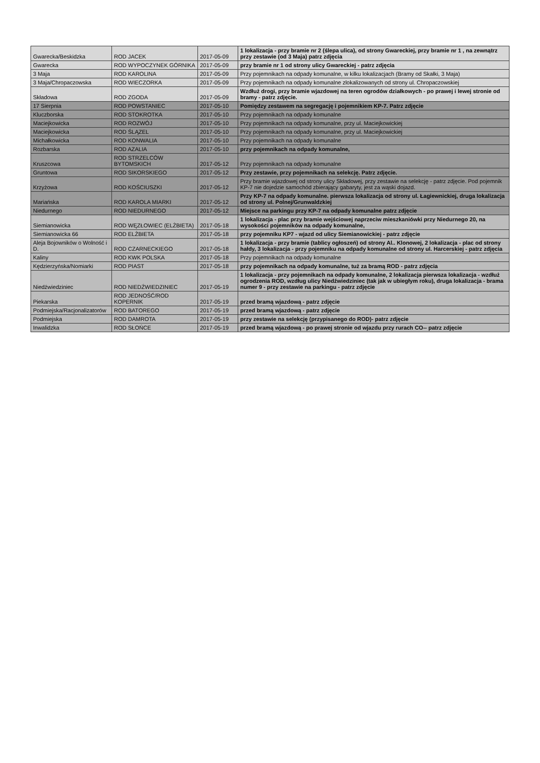| Gwarecka/Beskidzka | ROD JACEK | 2017-05-09 | 1 lokalizacja - przy bramie nr 2 (ślepa ulica), od strony Gwareckiej, przy bramie nr 1 , na zewnątrz przy zestawie (od 3 Maja) patrz zdjęcia |
| Gwarecka | ROD WYPOCZYNEK GÓRNIKA | 2017-05-09 | przy bramie nr 1 od strony ulicy Gwareckiej - patrz zdjęcia |
| 3 Maja | ROD KAROLINA | 2017-05-09 | Przy pojemnikach na odpady komunalne, w kilku lokalizacjach (Bramy od Skałki, 3 Maja) |
| 3 Maja/Chropaczowska | ROD WIECZORKA | 2017-05-09 | Przy pojemnikach na odpady komunalne zlokalizowanych od strony ul. Chropaczowskiej |
| Składowa | ROD ZGODA | 2017-05-09 | Wzdłuż drogi, przy bramie wjazdowej na teren ogrodów działkowych - po prawej i lewej stronie od bramy - patrz zdjęcie. |
| 17 Sierpnia | ROD POWSTANIEC | 2017-05-10 | Pomiędzy zestawem na segregację i pojemnikiem KP-7. Patrz zdjęcie |
| Kluczborska | ROD STOKROTKA | 2017-05-10 | Przy pojemnikach na odpady komunalne |
| Maciejkowicka | ROD ROZWÓJ | 2017-05-10 | Przy pojemnikach na odpady komunalne, przy ul. Maciejkowickiej |
| Maciejkowicka | ROD ŚLĄZEL | 2017-05-10 | Przy pojemnikach na odpady komunalne, przy ul. Maciejkowickiej |
| Michałkowicka | ROD KONWALIA | 2017-05-10 | Przy pojemnikach na odpady komunalne |
| Rozbarska | ROD AZALIA | 2017-05-10 | przy pojemnikach na odpady komunalne, |
| Kruszcowa | ROD STRZELCÓW BYTOMSKICH | 2017-05-12 | Przy pojemnikach na odpady komunalne |
| Gruntowa | ROD SIKORSKIEGO | 2017-05-12 | Przy zestawie, przy pojemnikach na selekcję. Patrz zdjęcie. |
| Krzyżowa | ROD KOŚCIUSZKI | 2017-05-12 | Przy bramie wjazdowej od strony ulicy Składowej, przy zestawie na selekcję - patrz zdjęcie. Pod pojemnik KP-7 nie dojedzie samochód zbierający gabaryty, jest za wąski dojazd. |
| Mariańska | ROD KAROLA MIARKI | 2017-05-12 | Przy KP-7 na odpady komunalne. pierwsza lokalizacja od strony ul. Łagiewnickiej, druga lokalizacja od strony ul. Polnej/Grunwaldzkiej |
| Niedurnego | ROD NIEDURNEGO | 2017-05-12 | Miejsce na parkingu przy KP-7 na odpady komunalne patrz zdjęcie |
| Siemianowicka | ROD WĘZŁOWIEC (ELŻBIETA) | 2017-05-18 | 1 lokalizacja - plac przy bramie wejściowej naprzeciw mieszkaniówki przy Niedurnego 20, na wysokości pojemników na odpady komunalne, |
| Siemianowicka 66 | ROD ELŻBIETA | 2017-05-18 | przy pojemniku KP7 - wjazd od ulicy Siemianowickiej - patrz zdjęcie |
| Aleja Bojowników o Wolność i D. | ROD CZARNECKIEGO | 2017-05-18 | 1 lokalizacja - przy bramie (tablicy ogłoszeń) od strony Al.. Klonowej, 2 lokalizacja - plac od strony hałdy, 3 lokalizacja - przy pojemniku na odpady komunalne od strony ul. Harcerskiej - patrz zdjęcia |
| Kaliny | ROD KWK POLSKA | 2017-05-18 | Przy pojemnikach na odpady komunalne |
| Kędzierzyńska/Nomiarki | ROD PIAST | 2017-05-18 | przy pojemnikach na odpady komunalne, tuż za bramą ROD - patrz zdjęcia |
| Niedźwiedziniec | ROD NIEDŹWIEDZINIEC | 2017-05-19 | 1 lokalizacja - przy pojemnikach na odpady komunalne, 2 lokalizacja pierwsza lokalizacja - wzdłuż ogrodzenia ROD, wzdług ulicy Niedźwiedziniec (tak jak w ubiegłym roku), druga lokalizacja - brama numer 9 - przy zestawie na parkingu - patrz zdjęcie |
| Piekarska | ROD JEDNOŚĆ/ROD KOPERNIK | 2017-05-19 | przed bramą wjazdową - patrz zdjęcie |
| Podmiejska/Racjonalizatorów | ROD BATOREGO | 2017-05-19 | przed bramą wjazdową - patrz zdjęcie |
| Podmiejska | ROD DAMROTA | 2017-05-19 | przy zestawie na selekcję (przypisanego do ROD)- patrz zdjęcie |
| Inwalidzka | ROD SŁOŃCE | 2017-05-19 | przed bramą wjazdową - po prawej stronie od wjazdu przy rurach CO-- patrz zdjęcie |